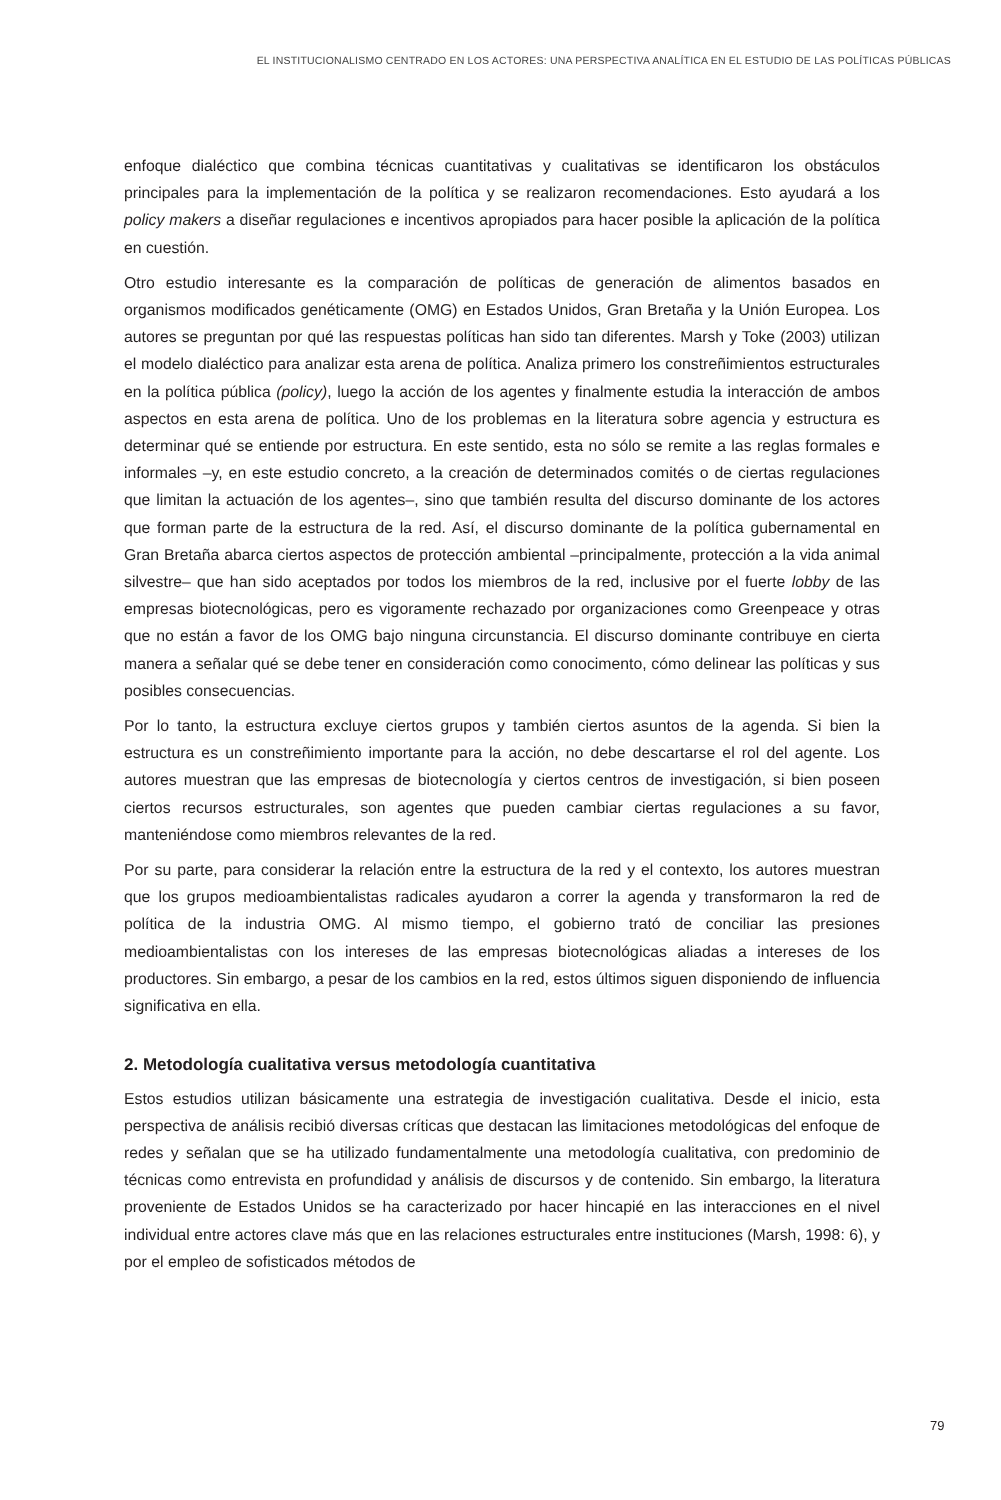EL INSTITUCIONALISMO CENTRADO EN LOS ACTORES: UNA PERSPECTIVA ANALÍTICA EN EL ESTUDIO DE LAS POLÍTICAS PÚBLICAS
enfoque dialéctico que combina técnicas cuantitativas y cualitativas se identificaron los obstáculos principales para la implementación de la política y se realizaron recomendaciones. Esto ayudará a los policy makers a diseñar regulaciones e incentivos apropiados para hacer posible la aplicación de la política en cuestión.
Otro estudio interesante es la comparación de políticas de generación de alimentos basados en organismos modificados genéticamente (OMG) en Estados Unidos, Gran Bretaña y la Unión Europea. Los autores se preguntan por qué las respuestas políticas han sido tan diferentes. Marsh y Toke (2003) utilizan el modelo dialéctico para analizar esta arena de política. Analiza primero los constreñimientos estructurales en la política pública (policy), luego la acción de los agentes y finalmente estudia la interacción de ambos aspectos en esta arena de política. Uno de los problemas en la literatura sobre agencia y estructura es determinar qué se entiende por estructura. En este sentido, esta no sólo se remite a las reglas formales e informales –y, en este estudio concreto, a la creación de determinados comités o de ciertas regulaciones que limitan la actuación de los agentes–, sino que también resulta del discurso dominante de los actores que forman parte de la estructura de la red. Así, el discurso dominante de la política gubernamental en Gran Bretaña abarca ciertos aspectos de protección ambiental –principalmente, protección a la vida animal silvestre– que han sido aceptados por todos los miembros de la red, inclusive por el fuerte lobby de las empresas biotecnológicas, pero es vigoramente rechazado por organizaciones como Greenpeace y otras que no están a favor de los OMG bajo ninguna circunstancia. El discurso dominante contribuye en cierta manera a señalar qué se debe tener en consideración como conocimento, cómo delinear las políticas y sus posibles consecuencias.
Por lo tanto, la estructura excluye ciertos grupos y también ciertos asuntos de la agenda. Si bien la estructura es un constreñimiento importante para la acción, no debe descartarse el rol del agente. Los autores muestran que las empresas de biotecnología y ciertos centros de investigación, si bien poseen ciertos recursos estructurales, son agentes que pueden cambiar ciertas regulaciones a su favor, manteniéndose como miembros relevantes de la red.
Por su parte, para considerar la relación entre la estructura de la red y el contexto, los autores muestran que los grupos medioambientalistas radicales ayudaron a correr la agenda y transformaron la red de política de la industria OMG. Al mismo tiempo, el gobierno trató de conciliar las presiones medioambientalistas con los intereses de las empresas biotecnológicas aliadas a intereses de los productores. Sin embargo, a pesar de los cambios en la red, estos últimos siguen disponiendo de influencia significativa en ella.
2. Metodología cualitativa versus metodología cuantitativa
Estos estudios utilizan básicamente una estrategia de investigación cualitativa. Desde el inicio, esta perspectiva de análisis recibió diversas críticas que destacan las limitaciones metodológicas del enfoque de redes y señalan que se ha utilizado fundamentalmente una metodología cualitativa, con predominio de técnicas como entrevista en profundidad y análisis de discursos y de contenido. Sin embargo, la literatura proveniente de Estados Unidos se ha caracterizado por hacer hincapié en las interacciones en el nivel individual entre actores clave más que en las relaciones estructurales entre instituciones (Marsh, 1998: 6), y por el empleo de sofisticados métodos de
79